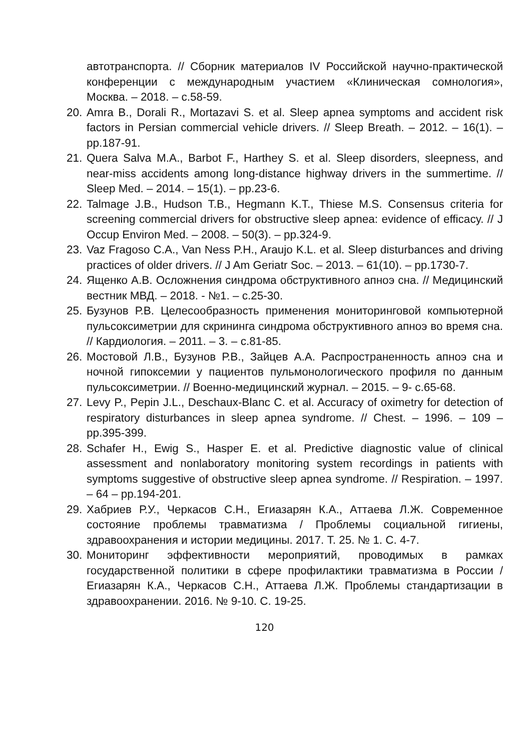автотранспорта. // Сборник материалов IV Российской научно-практической конференции с международным участием «Клиническая сомнология», Москва. – 2018. – с.58-59.
20. Amra B., Dorali R., Mortazavi S. et al. Sleep apnea symptoms and accident risk factors in Persian commercial vehicle drivers. // Sleep Breath. – 2012. – 16(1). – pp.187-91.
21. Quera Salva M.A., Barbot F., Harthey S. et al. Sleep disorders, sleepness, and near-miss accidents among long-distance highway drivers in the summertime. // Sleep Med. – 2014. – 15(1). – pp.23-6.
22. Talmage J.B., Hudson T.B., Hegmann K.T., Thiese M.S. Consensus criteria for screening commercial drivers for obstructive sleep apnea: evidence of efficacy. // J Occup Environ Med. – 2008. – 50(3). – pp.324-9.
23. Vaz Fragoso C.A., Van Ness P.H., Araujo K.L. et al. Sleep disturbances and driving practices of older drivers. // J Am Geriatr Soc. – 2013. – 61(10). – pp.1730-7.
24. Ященко А.В. Осложнения синдрома обструктивного апноэ сна. // Медицинский вестник МВД. – 2018. - №1. – с.25-30.
25. Бузунов Р.В. Целесообразность применения мониторинговой компьютерной пульсоксиметрии для скрининга синдрома обструктивного апноэ во время сна. // Кардиология. – 2011. – 3. – с.81-85.
26. Мостовой Л.В., Бузунов Р.В., Зайцев А.А. Распространенность апноэ сна и ночной гипоксемии у пациентов пульмонологического профиля по данным пульсоксиметрии. // Военно-медицинский журнал. – 2015. – 9- с.65-68.
27. Levy P., Pepin J.L., Deschaux-Blanc C. et al. Accuracy of oximetry for detection of respiratory disturbances in sleep apnea syndrome. // Chest. – 1996. – 109 – pp.395-399.
28. Schafer H., Ewig S., Hasper E. et al. Predictive diagnostic value of clinical assessment and nonlaboratory monitoring system recordings in patients with symptoms suggestive of obstructive sleep apnea syndrome. // Respiration. – 1997. – 64 – pp.194-201.
29. Хабриев Р.У., Черкасов С.Н., Егиазарян К.А., Аттаева Л.Ж. Современное состояние проблемы травматизма / Проблемы социальной гигиены, здравоохранения и истории медицины. 2017. Т. 25. № 1. С. 4-7.
30. Мониторинг эффективности мероприятий, проводимых в рамках государственной политики в сфере профилактики травматизма в России / Егиазарян К.А., Черкасов С.Н., Аттаева Л.Ж. Проблемы стандартизации в здравоохранении. 2016. № 9-10. С. 19-25.
120